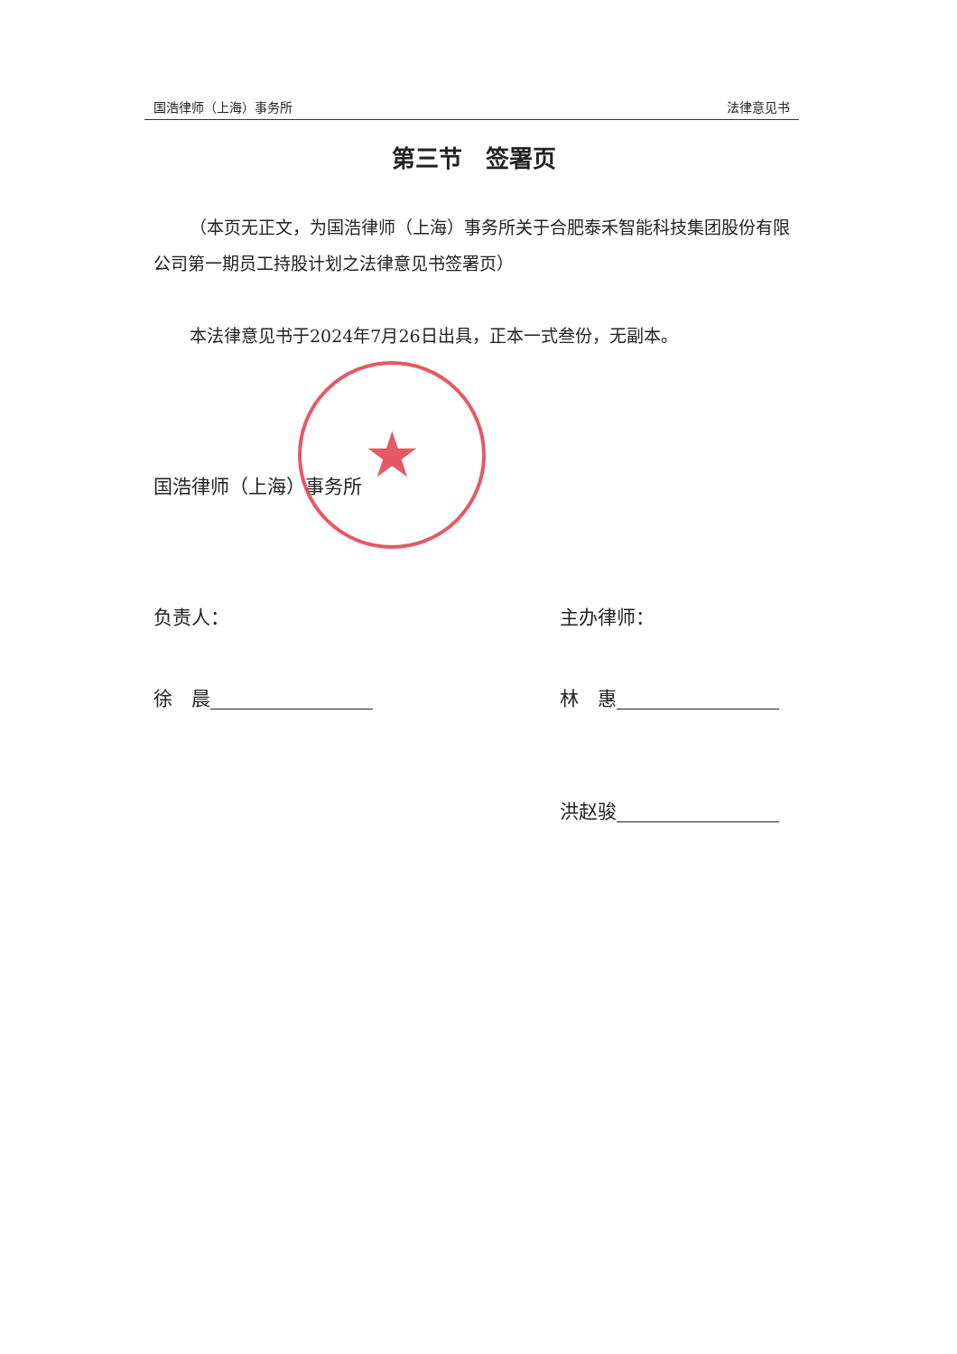国浩律师（上海）事务所 法律意见书
第三节　签署页
（本页无正文，为国浩律师（上海）事务所关于合肥泰禾智能科技集团股份有限公司第一期员工持股计划之法律意见书签署页）
本法律意见书于2024年7月26日出具，正本一式叁份，无副本。
国浩律师（上海）事务所
负责人： 主办律师：
徐　晨 林　惠
洪赵骏
★